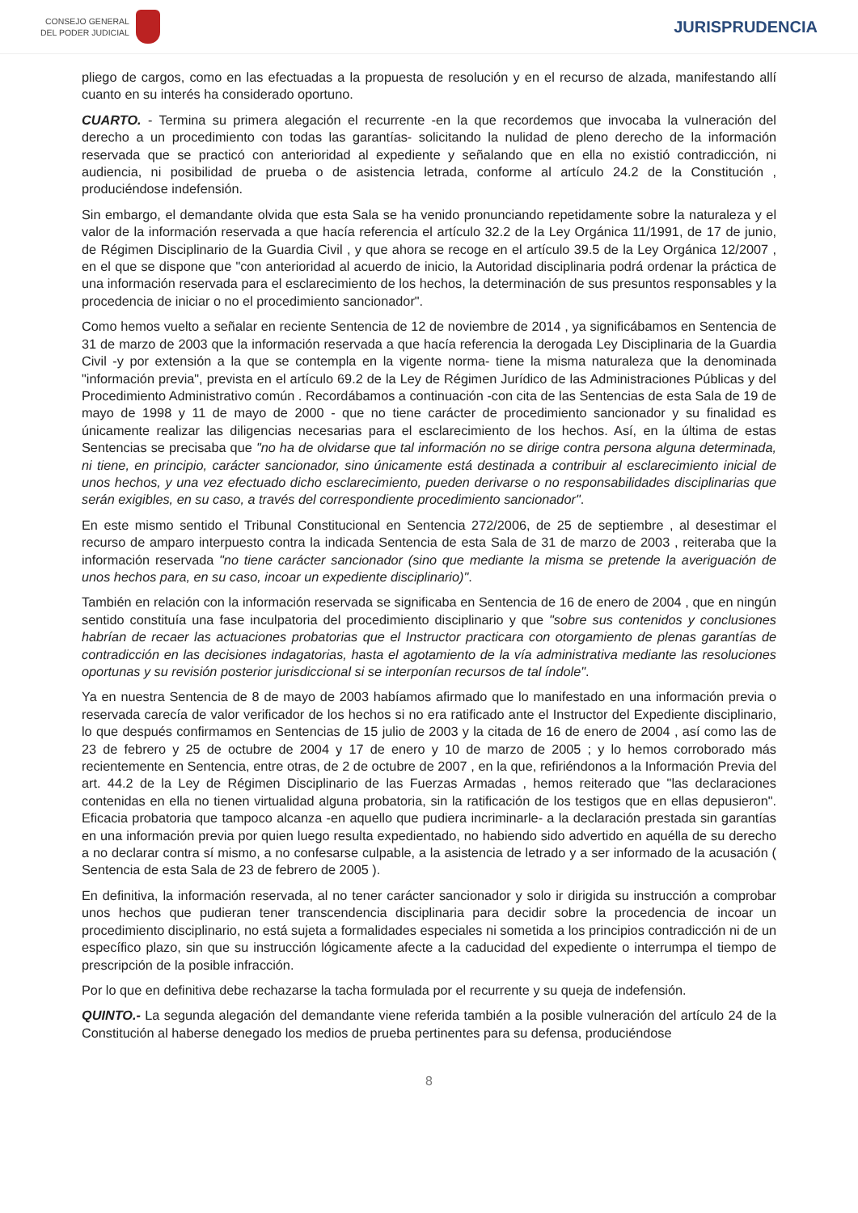CONSEJO GENERAL
DEL PODER JUDICIAL
JURISPRUDENCIA
pliego de cargos, como en las efectuadas a la propuesta de resolución y en el recurso de alzada, manifestando allí cuanto en su interés ha considerado oportuno.
CUARTO. - Termina su primera alegación el recurrente -en la que recordemos que invocaba la vulneración del derecho a un procedimiento con todas las garantías- solicitando la nulidad de pleno derecho de la información reservada que se practicó con anterioridad al expediente y señalando que en ella no existió contradicción, ni audiencia, ni posibilidad de prueba o de asistencia letrada, conforme al artículo 24.2 de la Constitución , produciéndose indefensión.
Sin embargo, el demandante olvida que esta Sala se ha venido pronunciando repetidamente sobre la naturaleza y el valor de la información reservada a que hacía referencia el artículo 32.2 de la Ley Orgánica 11/1991, de 17 de junio, de Régimen Disciplinario de la Guardia Civil , y que ahora se recoge en el artículo 39.5 de la Ley Orgánica 12/2007 , en el que se dispone que "con anterioridad al acuerdo de inicio, la Autoridad disciplinaria podrá ordenar la práctica de una información reservada para el esclarecimiento de los hechos, la determinación de sus presuntos responsables y la procedencia de iniciar o no el procedimiento sancionador".
Como hemos vuelto a señalar en reciente Sentencia de 12 de noviembre de 2014 , ya significábamos en Sentencia de 31 de marzo de 2003 que la información reservada a que hacía referencia la derogada Ley Disciplinaria de la Guardia Civil -y por extensión a la que se contempla en la vigente norma- tiene la misma naturaleza que la denominada "información previa", prevista en el artículo 69.2 de la Ley de Régimen Jurídico de las Administraciones Públicas y del Procedimiento Administrativo común . Recordábamos a continuación -con cita de las Sentencias de esta Sala de 19 de mayo de 1998 y 11 de mayo de 2000 - que no tiene carácter de procedimiento sancionador y su finalidad es únicamente realizar las diligencias necesarias para el esclarecimiento de los hechos. Así, en la última de estas Sentencias se precisaba que "no ha de olvidarse que tal información no se dirige contra persona alguna determinada, ni tiene, en principio, carácter sancionador, sino únicamente está destinada a contribuir al esclarecimiento inicial de unos hechos, y una vez efectuado dicho esclarecimiento, pueden derivarse o no responsabilidades disciplinarias que serán exigibles, en su caso, a través del correspondiente procedimiento sancionador".
En este mismo sentido el Tribunal Constitucional en Sentencia 272/2006, de 25 de septiembre , al desestimar el recurso de amparo interpuesto contra la indicada Sentencia de esta Sala de 31 de marzo de 2003 , reiteraba que la información reservada "no tiene carácter sancionador (sino que mediante la misma se pretende la averiguación de unos hechos para, en su caso, incoar un expediente disciplinario)".
También en relación con la información reservada se significaba en Sentencia de 16 de enero de 2004 , que en ningún sentido constituía una fase inculpatoria del procedimiento disciplinario y que "sobre sus contenidos y conclusiones habrían de recaer las actuaciones probatorias que el Instructor practicara con otorgamiento de plenas garantías de contradicción en las decisiones indagatorias, hasta el agotamiento de la vía administrativa mediante las resoluciones oportunas y su revisión posterior jurisdiccional si se interponían recursos de tal índole".
Ya en nuestra Sentencia de 8 de mayo de 2003 habíamos afirmado que lo manifestado en una información previa o reservada carecía de valor verificador de los hechos si no era ratificado ante el Instructor del Expediente disciplinario, lo que después confirmamos en Sentencias de 15 julio de 2003 y la citada de 16 de enero de 2004 , así como las de 23 de febrero y 25 de octubre de 2004 y 17 de enero y 10 de marzo de 2005 ; y lo hemos corroborado más recientemente en Sentencia, entre otras, de 2 de octubre de 2007 , en la que, refiriéndonos a la Información Previa del art. 44.2 de la Ley de Régimen Disciplinario de las Fuerzas Armadas , hemos reiterado que "las declaraciones contenidas en ella no tienen virtualidad alguna probatoria, sin la ratificación de los testigos que en ellas depusieron". Eficacia probatoria que tampoco alcanza -en aquello que pudiera incriminarle- a la declaración prestada sin garantías en una información previa por quien luego resulta expedientado, no habiendo sido advertido en aquélla de su derecho a no declarar contra sí mismo, a no confesarse culpable, a la asistencia de letrado y a ser informado de la acusación ( Sentencia de esta Sala de 23 de febrero de 2005 ).
En definitiva, la información reservada, al no tener carácter sancionador y solo ir dirigida su instrucción a comprobar unos hechos que pudieran tener transcendencia disciplinaria para decidir sobre la procedencia de incoar un procedimiento disciplinario, no está sujeta a formalidades especiales ni sometida a los principios contradicción ni de un específico plazo, sin que su instrucción lógicamente afecte a la caducidad del expediente o interrumpa el tiempo de prescripción de la posible infracción.
Por lo que en definitiva debe rechazarse la tacha formulada por el recurrente y su queja de indefensión.
QUINTO.- La segunda alegación del demandante viene referida también a la posible vulneración del artículo 24 de la Constitución al haberse denegado los medios de prueba pertinentes para su defensa, produciéndose
8